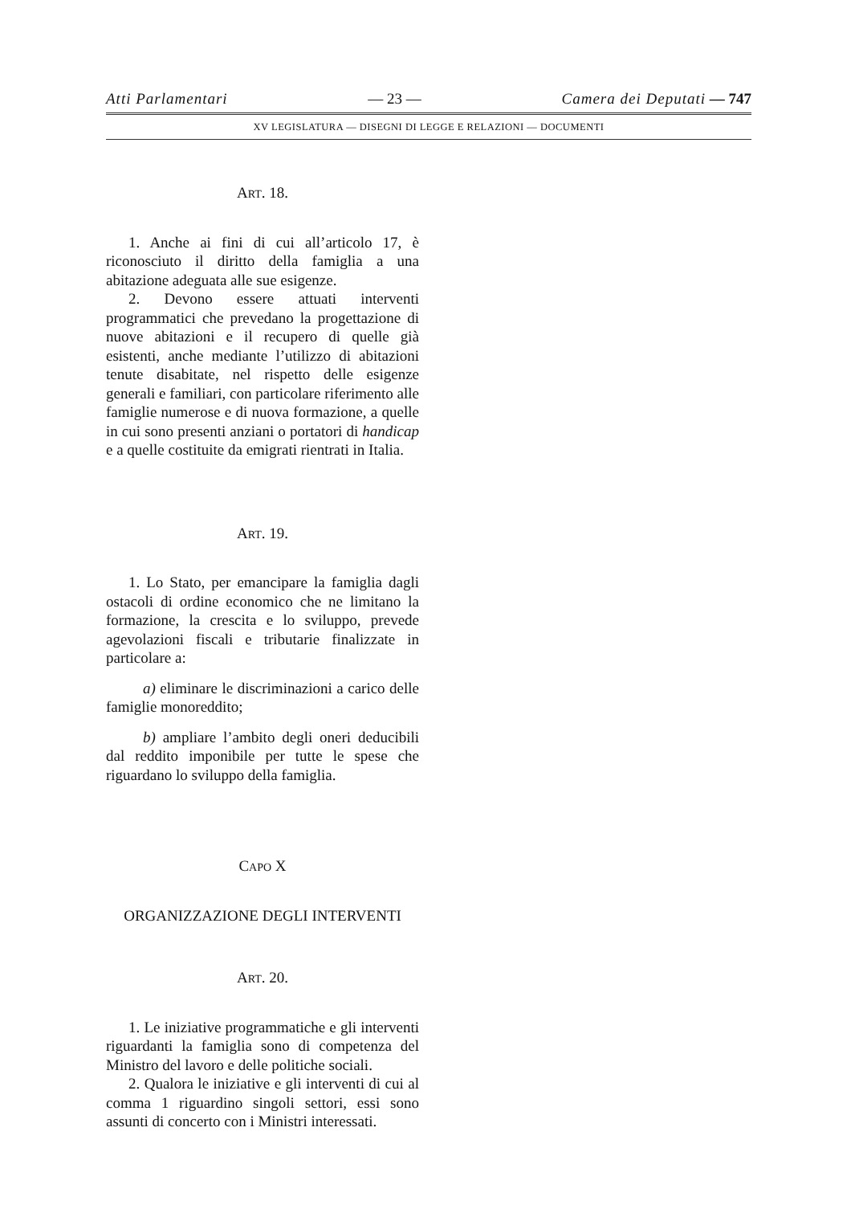Atti Parlamentari — 23 — Camera dei Deputati — 747
XV LEGISLATURA — DISEGNI DI LEGGE E RELAZIONI — DOCUMENTI
ART. 18.
1. Anche ai fini di cui all’articolo 17, è riconosciuto il diritto della famiglia a una abitazione adeguata alle sue esigenze.
2. Devono essere attuati interventi programmatici che prevedano la progettazione di nuove abitazioni e il recupero di quelle già esistenti, anche mediante l’utilizzo di abitazioni tenute disabitate, nel rispetto delle esigenze generali e familiari, con particolare riferimento alle famiglie numerose e di nuova formazione, a quelle in cui sono presenti anziani o portatori di handicap e a quelle costituite da emigrati rientrati in Italia.
ART. 19.
1. Lo Stato, per emancipare la famiglia dagli ostacoli di ordine economico che ne limitano la formazione, la crescita e lo sviluppo, prevede agevolazioni fiscali e tributarie finalizzate in particolare a:
a) eliminare le discriminazioni a carico delle famiglie monoreddito;
b) ampliare l’ambito degli oneri deducibili dal reddito imponibile per tutte le spese che riguardano lo sviluppo della famiglia.
CAPO X
ORGANIZZAZIONE DEGLI INTERVENTI
ART. 20.
1. Le iniziative programmatiche e gli interventi riguardanti la famiglia sono di competenza del Ministro del lavoro e delle politiche sociali.
2. Qualora le iniziative e gli interventi di cui al comma 1 riguardino singoli settori, essi sono assunti di concerto con i Ministri interessati.